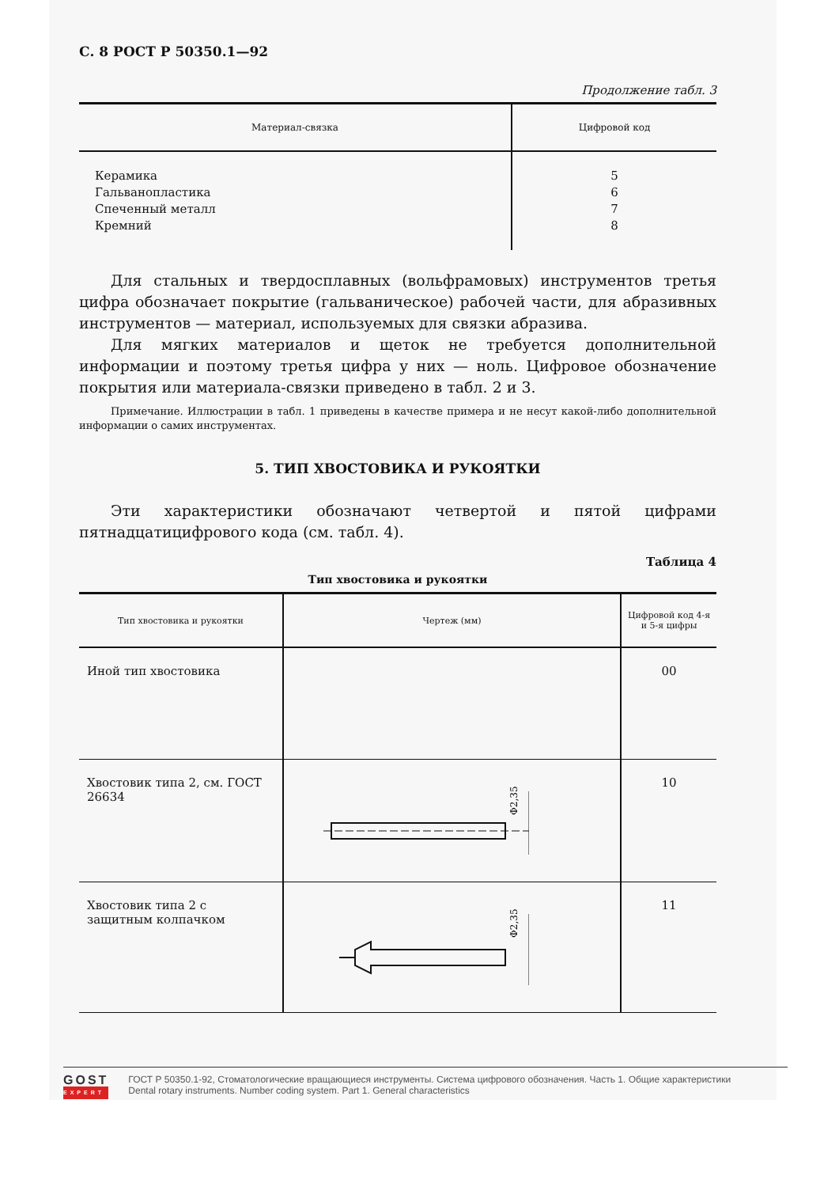С. 8 РОСТ Р 50350.1—92
Продолжение табл. 3
| Материал-связка | Цифровой код |
| --- | --- |
| Керамика Гальванопластика Спеченный металл Кремний | 5 6 7 8 |
Для стальных и твердосплавных (вольфрамовых) инструментов третья цифра обозначает покрытие (гальваническое) рабочей части, для абразивных инструментов — материал, используемых для связки абразива.
Для мягких материалов и щеток не требуется дополнительной информации и поэтому третья цифра у них — ноль. Цифровое обозначение покрытия или материала-связки приведено в табл. 2 и 3.
Примечание. Иллюстрации в табл. 1 приведены в качестве примера и не несут какой-либо дополнительной информации о самих инструментах.
5. ТИП ХВОСТОВИКА И РУКОЯТКИ
Эти характеристики обозначают четвертой и пятой цифрами пятнадцатицифрового кода (см. табл. 4).
Таблица 4
Тип хвостовика и рукоятки
| Тип хвостовика и рукоятки | Чертеж (мм) | Цифровой код 4-я и 5-я цифры |
| --- | --- | --- |
| Иной тип хвостовика | | 00 |
| Хвостовик типа 2, см. ГОСТ 26634 | Φ2,35 | 10 |
| Хвостовик типа 2 с защитным колпачком | Φ2,35 | 11 |
GOST
EXPERT
ГОСТ Р 50350.1-92, Стоматологические вращающиеся инструменты. Система цифрового обозначения. Часть 1. Общие характеристики
Dental rotary instruments. Number coding system. Part 1. General characteristics